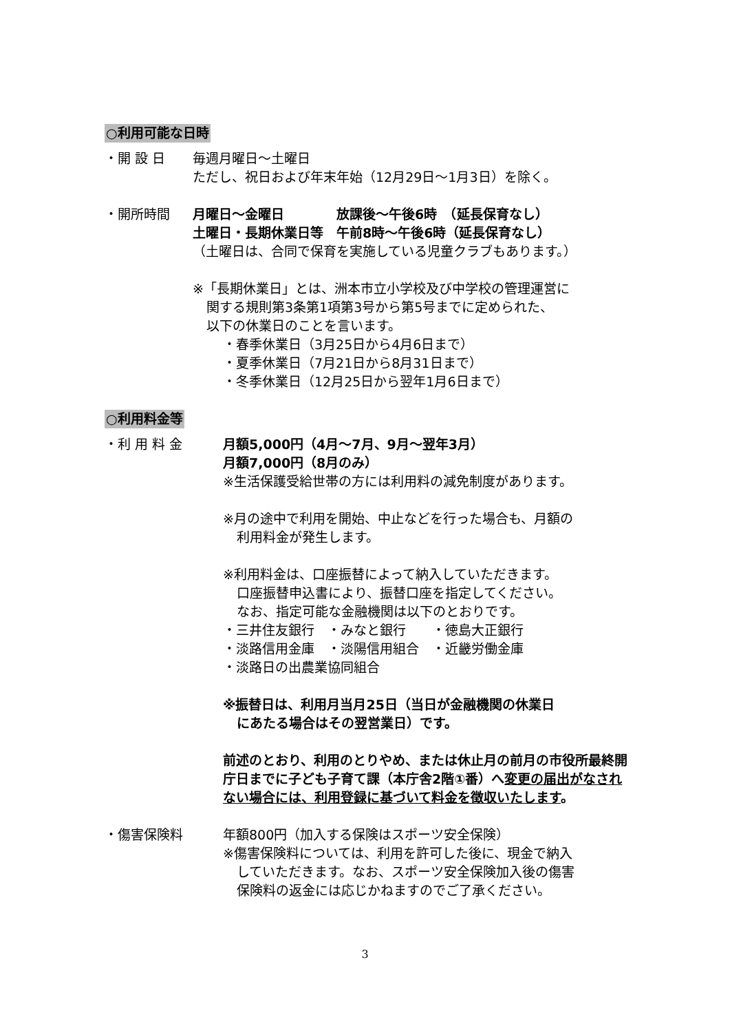○利用可能な日時
・開 設 日 毎週月曜日～土曜日
ただし、祝日および年末年始（12月29日～1月3日）を除く。
・開所時間 月曜日～金曜日　　　　放課後～午後6時　（延長保育なし）
土曜日・長期休業日等　午前8時～午後6時（延長保育なし）
（土曜日は、合同で保育を実施している児童クラブもあります。）
※「長期休業日」とは、洲本市立小学校及び中学校の管理運営に
関する規則第3条第1項第3号から第5号までに定められた、
以下の休業日のことを言います。
・春季休業日（3月25日から4月6日まで）
・夏季休業日（7月21日から8月31日まで）
・冬季休業日（12月25日から翌年1月6日まで）
○利用料金等
・利 用 料 金 月額5,000円（4月～7月、9月～翌年3月）
月額7,000円（8月のみ）
※生活保護受給世帯の方には利用料の減免制度があります。
※月の途中で利用を開始、中止などを行った場合も、月額の
利用料金が発生します。
※利用料金は、口座振替によって納入していただきます。
口座振替申込書により、振替口座を指定してください。
なお、指定可能な金融機関は以下のとおりです。
・三井住友銀行　・みなと銀行　　・徳島大正銀行
・淡路信用金庫　・淡陽信用組合　・近畿労働金庫
・淡路日の出農業協同組合
※振替日は、利用月当月25日（当日が金融機関の休業日
にあたる場合はその翌営業日）です。
前述のとおり、利用のとりやめ、または休止月の前月の市役所最終開庁日までに子ども子育て課（本庁舎2階①番）へ変更の届出がなされない場合には、利用登録に基づいて料金を徴収いたします。
・傷害保険料 年額800円（加入する保険はスポーツ安全保険）
※傷害保険料については、利用を許可した後に、現金で納入
していただきます。なお、スポーツ安全保険加入後の傷害
保険料の返金には応じかねますのでご了承ください。
3